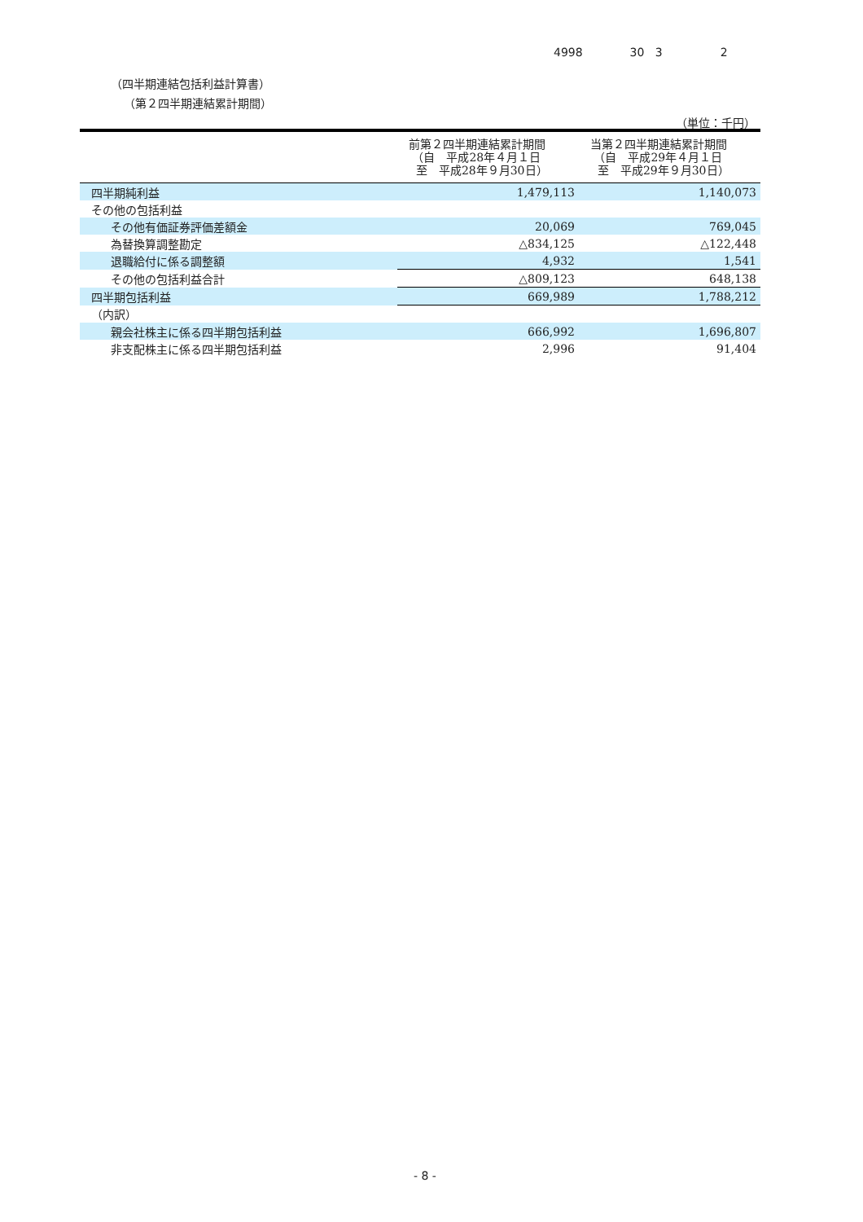4998 30 3 2
（四半期連結包括利益計算書）
（第２四半期連結累計期間）
（単位：千円）
| | 前第２四半期連結累計期間 （自 平成28年４月１日 至 平成28年９月30日） | 当第２四半期連結累計期間 （自 平成29年４月１日 至 平成29年９月30日） |
| --- | --- | --- |
| 四半期純利益 | 1,479,113 | 1,140,073 |
| その他の包括利益 | | |
| その他有価証券評価差額金 | 20,069 | 769,045 |
| 為替換算調整勘定 | △834,125 | △122,448 |
| 退職給付に係る調整額 | 4,932 | 1,541 |
| その他の包括利益合計 | △809,123 | 648,138 |
| 四半期包括利益 | 669,989 | 1,788,212 |
| （内訳） | | |
| 親会社株主に係る四半期包括利益 | 666,992 | 1,696,807 |
| 非支配株主に係る四半期包括利益 | 2,996 | 91,404 |
- 8 -